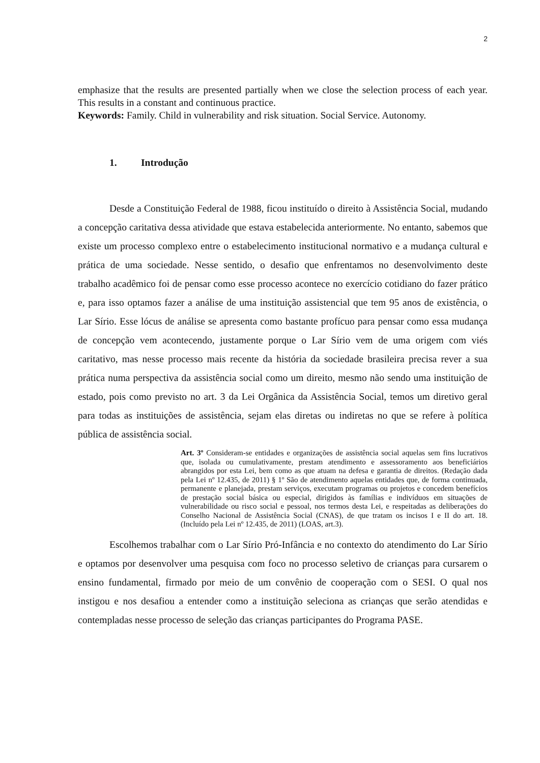2
emphasize that the results are presented partially when we close the selection process of each year. This results in a constant and continuous practice.
Keywords: Family. Child in vulnerability and risk situation. Social Service. Autonomy.
1. Introdução
Desde a Constituição Federal de 1988, ficou instituído o direito à Assistência Social, mudando a concepção caritativa dessa atividade que estava estabelecida anteriormente. No entanto, sabemos que existe um processo complexo entre o estabelecimento institucional normativo e a mudança cultural e prática de uma sociedade. Nesse sentido, o desafio que enfrentamos no desenvolvimento deste trabalho acadêmico foi de pensar como esse processo acontece no exercício cotidiano do fazer prático e, para isso optamos fazer a análise de uma instituição assistencial que tem 95 anos de existência, o Lar Sírio. Esse lócus de análise se apresenta como bastante profícuo para pensar como essa mudança de concepção vem acontecendo, justamente porque o Lar Sírio vem de uma origem com viés caritativo, mas nesse processo mais recente da história da sociedade brasileira precisa rever a sua prática numa perspectiva da assistência social como um direito, mesmo não sendo uma instituição de estado, pois como previsto no art. 3 da Lei Orgânica da Assistência Social, temos um diretivo geral para todas as instituições de assistência, sejam elas diretas ou indiretas no que se refere à política pública de assistência social.
Art. 3º Consideram-se entidades e organizações de assistência social aquelas sem fins lucrativos que, isolada ou cumulativamente, prestam atendimento e assessoramento aos beneficiários abrangidos por esta Lei, bem como as que atuam na defesa e garantia de direitos. (Redação dada pela Lei nº 12.435, de 2011) § 1º São de atendimento aquelas entidades que, de forma continuada, permanente e planejada, prestam serviços, executam programas ou projetos e concedem benefícios de prestação social básica ou especial, dirigidos às famílias e indivíduos em situações de vulnerabilidade ou risco social e pessoal, nos termos desta Lei, e respeitadas as deliberações do Conselho Nacional de Assistência Social (CNAS), de que tratam os incisos I e II do art. 18. (Incluído pela Lei nº 12.435, de 2011) (LOAS, art.3).
Escolhemos trabalhar com o Lar Sírio Pró-Infância e no contexto do atendimento do Lar Sírio e optamos por desenvolver uma pesquisa com foco no processo seletivo de crianças para cursarem o ensino fundamental, firmado por meio de um convênio de cooperação com o SESI. O qual nos instigou e nos desafiou a entender como a instituição seleciona as crianças que serão atendidas e contempladas nesse processo de seleção das crianças participantes do Programa PASE.